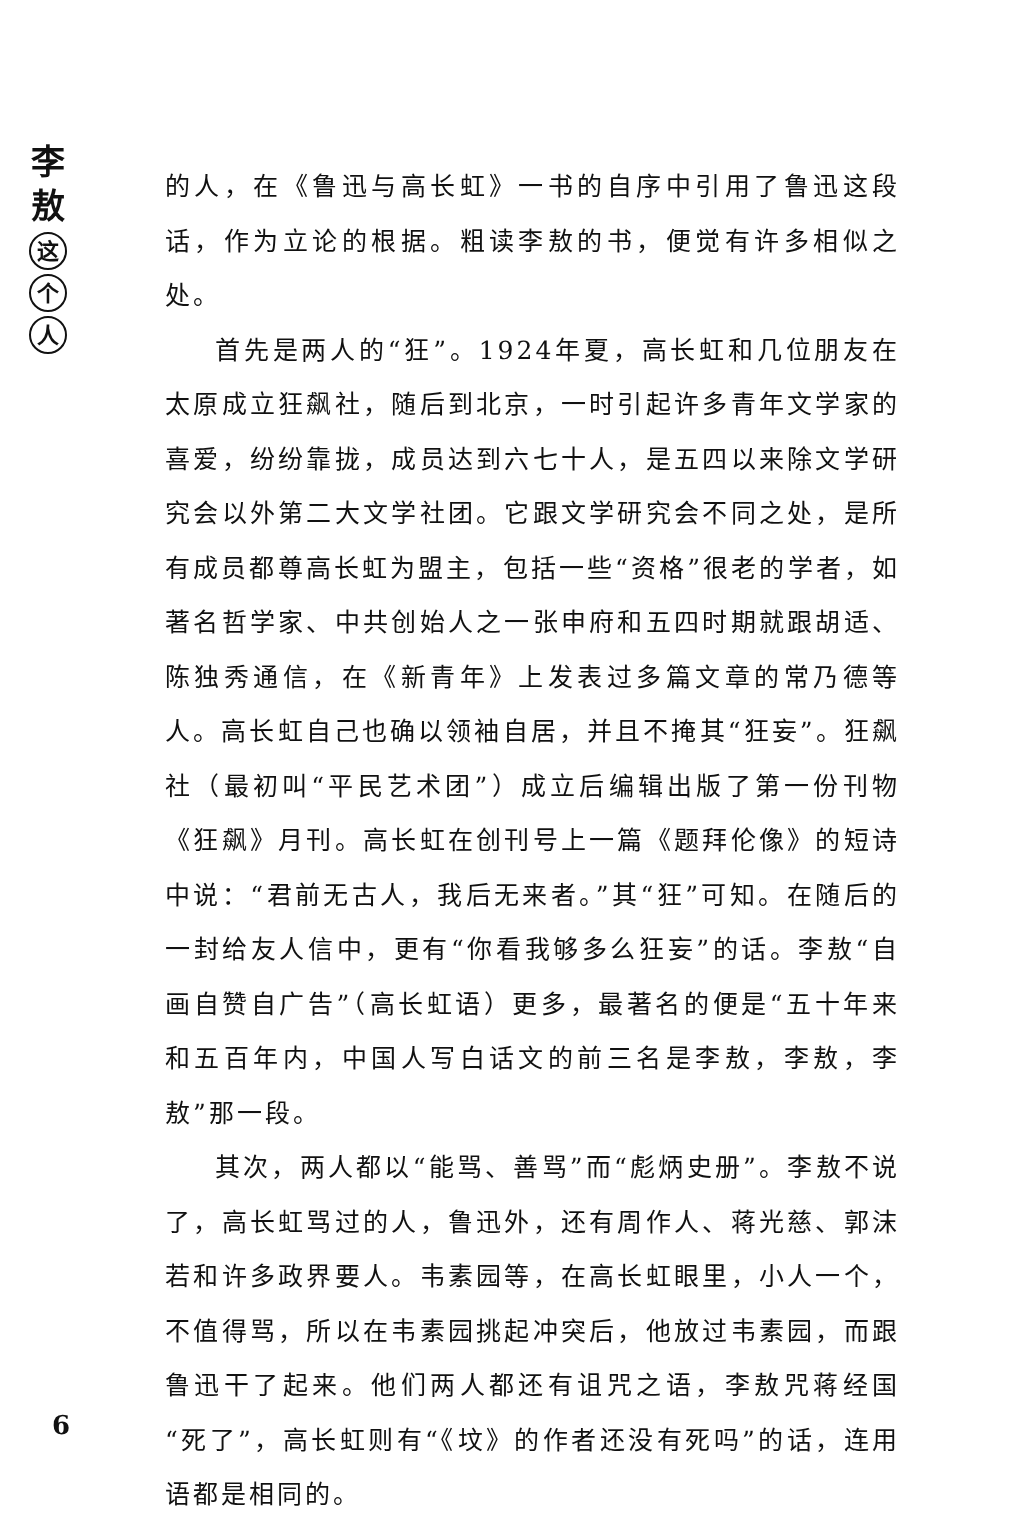李
敖
这
个
人
的人，在《鲁迅与高长虹》一书的自序中引用了鲁迅这段话，作为立论的根据。粗读李敖的书，便觉有许多相似之处。
首先是两人的“狂”。1924年夏，高长虹和几位朋友在太原成立狂飙社，随后到北京，一时引起许多青年文学家的喜爱，纷纷靠拢，成员达到六七十人，是五四以来除文学研究会以外第二大文学社团。它跟文学研究会不同之处，是所有成员都尊高长虹为盟主，包括一些“资格”很老的学者，如著名哲学家、中共创始人之一张申府和五四时期就跟胡适、陈独秀通信，在《新青年》上发表过多篇文章的常乃德等人。高长虹自己也确以领袖自居，并且不掩其“狂妄”。狂飙社（最初叫“平民艺术团”）成立后编辑出版了第一份刊物《狂飙》月刊。高长虹在创刊号上一篇《题拜伦像》的短诗中说：“君前无古人，我后无来者。”其“狂”可知。在随后的一封给友人信中，更有“你看我够多么狂妄”的话。李敖“自画自赞自广告”（高长虹语）更多，最著名的便是“五十年来和五百年内，中国人写白话文的前三名是李敖，李敖，李敖”那一段。
其次，两人都以“能骂、善骂”而“彪炳史册”。李敖不说了，高长虹骂过的人，鲁迅外，还有周作人、蒋光慈、郭沫若和许多政界要人。韦素园等，在高长虹眼里，小人一个，不值得骂，所以在韦素园挑起冲突后，他放过韦素园，而跟鲁迅干了起来。他们两人都还有诅咒之语，李敖咒蒋经国“死了”，高长虹则有“《坟》的作者还没有死吗”的话，连用语都是相同的。
6